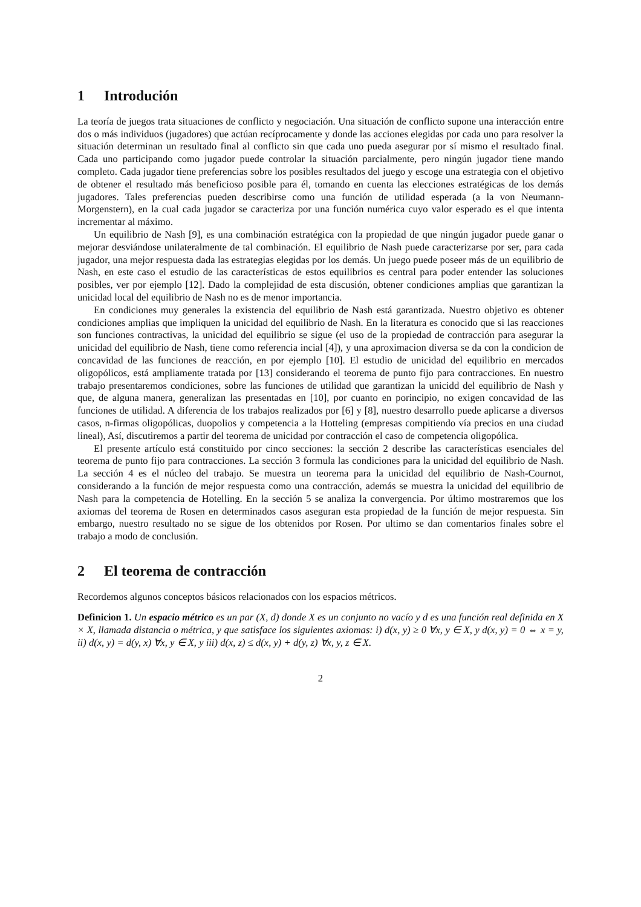1 Introdución
La teoría de juegos trata situaciones de conflicto y negociación. Una situación de conflicto supone una interacción entre dos o más individuos (jugadores) que actúan recíprocamente y donde las acciones elegidas por cada uno para resolver la situación determinan un resultado final al conflicto sin que cada uno pueda asegurar por sí mismo el resultado final. Cada uno participando como jugador puede controlar la situación parcialmente, pero ningún jugador tiene mando completo. Cada jugador tiene preferencias sobre los posibles resultados del juego y escoge una estrategia con el objetivo de obtener el resultado más beneficioso posible para él, tomando en cuenta las elecciones estratégicas de los demás jugadores. Tales preferencias pueden describirse como una función de utilidad esperada (a la von Neumann-Morgenstern), en la cual cada jugador se caracteriza por una función numérica cuyo valor esperado es el que intenta incrementar al máximo.
Un equilibrio de Nash [9], es una combinación estratégica con la propiedad de que ningún jugador puede ganar o mejorar desviándose unilateralmente de tal combinación. El equilibrio de Nash puede caracterizarse por ser, para cada jugador, una mejor respuesta dada las estrategias elegidas por los demás. Un juego puede poseer más de un equilibrio de Nash, en este caso el estudio de las características de estos equilibrios es central para poder entender las soluciones posibles, ver por ejemplo [12]. Dado la complejidad de esta discusión, obtener condiciones amplias que garantizan la unicidad local del equilibrio de Nash no es de menor importancia.
En condiciones muy generales la existencia del equilibrio de Nash está garantizada. Nuestro objetivo es obtener condiciones amplias que impliquen la unicidad del equilibrio de Nash. En la literatura es conocido que si las reacciones son funciones contractivas, la unicidad del equilibrio se sigue (el uso de la propiedad de contracción para asegurar la unicidad del equilibrio de Nash, tiene como referencia incial [4]), y una aproximacion diversa se da con la condicion de concavidad de las funciones de reacción, en por ejemplo [10]. El estudio de unicidad del equilibrio en mercados oligopólicos, está ampliamente tratada por [13] considerando el teorema de punto fijo para contracciones. En nuestro trabajo presentaremos condiciones, sobre las funciones de utilidad que garantizan la unicidd del equilibrio de Nash y que, de alguna manera, generalizan las presentadas en [10], por cuanto en porincipio, no exigen concavidad de las funciones de utilidad. A diferencia de los trabajos realizados por [6] y [8], nuestro desarrollo puede aplicarse a diversos casos, n-firmas oligopólicas, duopolios y competencia a la Hotteling (empresas compitiendo vía precios en una ciudad lineal), Así, discutiremos a partir del teorema de unicidad por contracción el caso de competencia oligopólica.
El presente artículo está constituido por cinco secciones: la sección 2 describe las características esenciales del teorema de punto fijo para contracciones. La sección 3 formula las condiciones para la unicidad del equilibrio de Nash. La sección 4 es el núcleo del trabajo. Se muestra un teorema para la unicidad del equilibrio de Nash-Cournot, considerando a la función de mejor respuesta como una contracción, además se muestra la unicidad del equilibrio de Nash para la competencia de Hotelling. En la sección 5 se analiza la convergencia. Por último mostraremos que los axiomas del teorema de Rosen en determinados casos aseguran esta propiedad de la función de mejor respuesta. Sin embargo, nuestro resultado no se sigue de los obtenidos por Rosen. Por ultimo se dan comentarios finales sobre el trabajo a modo de conclusión.
2 El teorema de contracción
Recordemos algunos conceptos básicos relacionados con los espacios métricos.
Definicion 1. Un espacio métrico es un par (X, d) donde X es un conjunto no vacío y d es una función real definida en X × X, llamada distancia o métrica, y que satisface los siguientes axiomas: i) d(x, y) ≥ 0 ∀x, y ∈ X, y d(x, y) = 0 ⇔ x = y, ii) d(x, y) = d(y, x) ∀x, y ∈ X, y iii) d(x, z) ≤ d(x, y) + d(y, z) ∀x, y, z ∈ X.
2